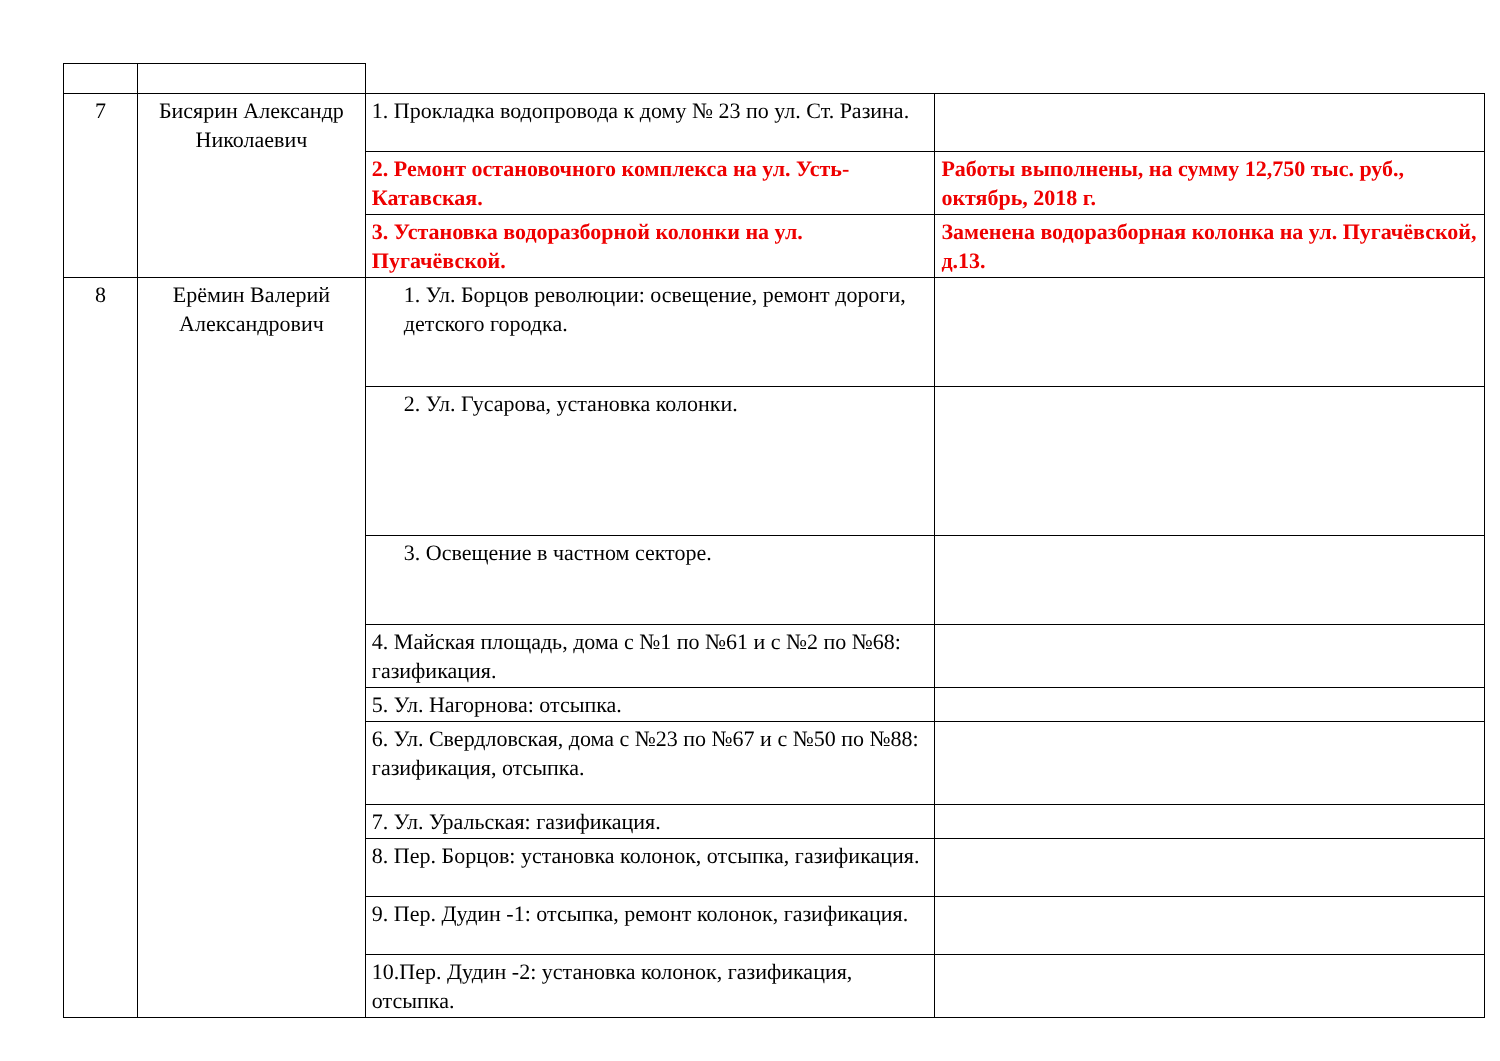| 7 | Бисярин Александр Николаевич | 1. Прокладка водопровода к дому № 23 по ул. Ст. Разина. | |
| | | 2. Ремонт остановочного комплекса на ул. Усть-Катавская. | Работы выполнены, на сумму 12,750 тыс. руб., октябрь, 2018 г. |
| | | 3. Установка водоразборной колонки на ул. Пугачёвской. | Заменена водоразборная колонка на ул. Пугачёвской, д.13. |
| 8 | Ерёмин Валерий Александрович | 1. Ул. Борцов революции: освещение, ремонт дороги, детского городка. | |
| | | 2. Ул. Гусарова, установка колонки. | |
| | | 3. Освещение в частном секторе. | |
| | | 4. Майская площадь, дома с №1 по №61 и с №2 по №68: газификация. | |
| | | 5. Ул. Нагорнова: отсыпка. | |
| | | 6. Ул. Свердловская, дома с №23 по №67 и с №50 по №88: газификация, отсыпка. | |
| | | 7. Ул. Уральская: газификация. | |
| | | 8. Пер. Борцов: установка колонок, отсыпка, газификация. | |
| | | 9. Пер. Дудин -1: отсыпка, ремонт колонок, газификация. | |
| | | 10.Пер. Дудин -2: установка колонок, газификация, отсыпка. | |